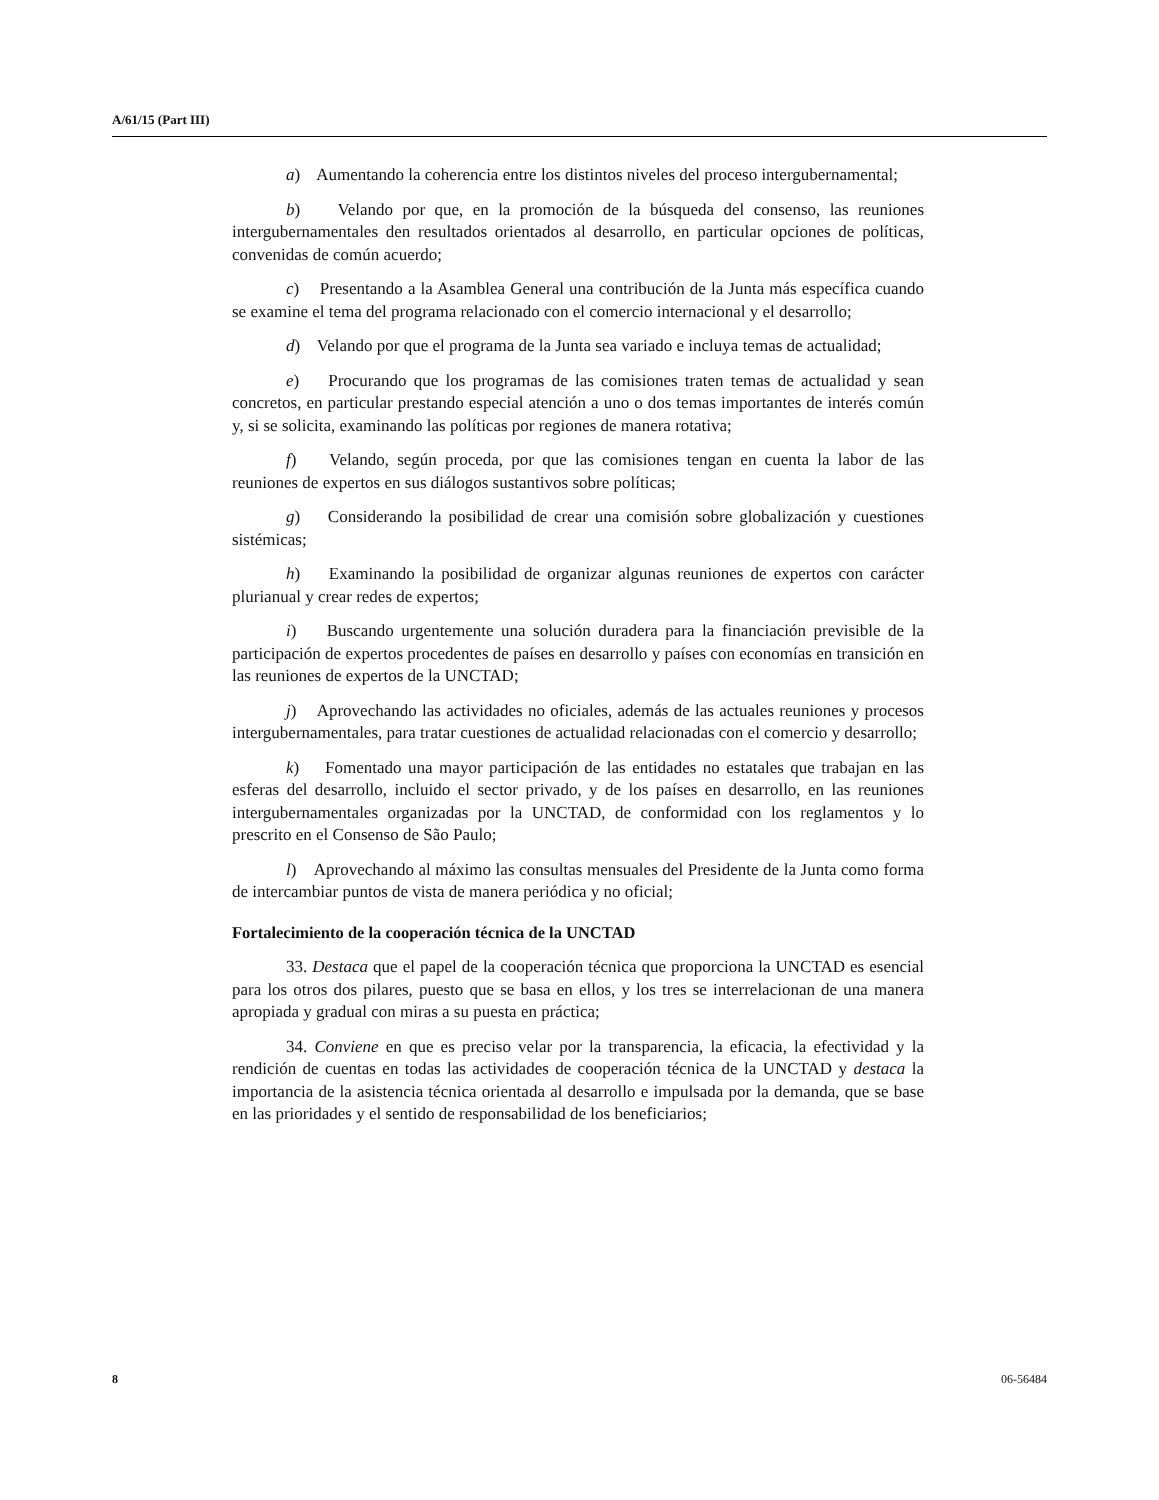A/61/15 (Part III)
a) Aumentando la coherencia entre los distintos niveles del proceso intergubernamental;
b) Velando por que, en la promoción de la búsqueda del consenso, las reuniones intergubernamentales den resultados orientados al desarrollo, en particular opciones de políticas, convenidas de común acuerdo;
c) Presentando a la Asamblea General una contribución de la Junta más específica cuando se examine el tema del programa relacionado con el comercio internacional y el desarrollo;
d) Velando por que el programa de la Junta sea variado e incluya temas de actualidad;
e) Procurando que los programas de las comisiones traten temas de actualidad y sean concretos, en particular prestando especial atención a uno o dos temas importantes de interés común y, si se solicita, examinando las políticas por regiones de manera rotativa;
f) Velando, según proceda, por que las comisiones tengan en cuenta la labor de las reuniones de expertos en sus diálogos sustantivos sobre políticas;
g) Considerando la posibilidad de crear una comisión sobre globalización y cuestiones sistémicas;
h) Examinando la posibilidad de organizar algunas reuniones de expertos con carácter plurianual y crear redes de expertos;
i) Buscando urgentemente una solución duradera para la financiación previsible de la participación de expertos procedentes de países en desarrollo y países con economías en transición en las reuniones de expertos de la UNCTAD;
j) Aprovechando las actividades no oficiales, además de las actuales reuniones y procesos intergubernamentales, para tratar cuestiones de actualidad relacionadas con el comercio y desarrollo;
k) Fomentado una mayor participación de las entidades no estatales que trabajan en las esferas del desarrollo, incluido el sector privado, y de los países en desarrollo, en las reuniones intergubernamentales organizadas por la UNCTAD, de conformidad con los reglamentos y lo prescrito en el Consenso de São Paulo;
l) Aprovechando al máximo las consultas mensuales del Presidente de la Junta como forma de intercambiar puntos de vista de manera periódica y no oficial;
Fortalecimiento de la cooperación técnica de la UNCTAD
33. Destaca que el papel de la cooperación técnica que proporciona la UNCTAD es esencial para los otros dos pilares, puesto que se basa en ellos, y los tres se interrelacionan de una manera apropiada y gradual con miras a su puesta en práctica;
34. Conviene en que es preciso velar por la transparencia, la eficacia, la efectividad y la rendición de cuentas en todas las actividades de cooperación técnica de la UNCTAD y destaca la importancia de la asistencia técnica orientada al desarrollo e impulsada por la demanda, que se base en las prioridades y el sentido de responsabilidad de los beneficiarios;
8 06-56484